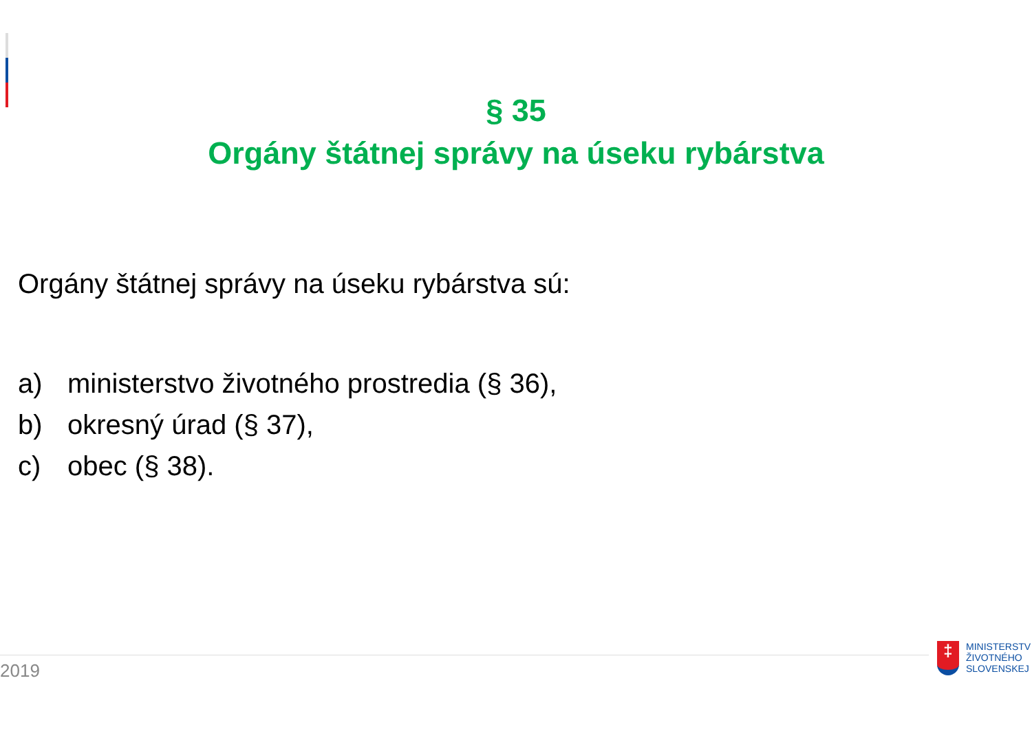§ 35
Orgány štátnej správy na úseku rybárstva
Orgány štátnej správy na úseku rybárstva sú:
a) ministerstvo životného prostredia (§ 36),
b) okresný úrad (§ 37),
c) obec (§ 38).
2019
‡
MINISTERSTV
ŽIVOTNÉHO
SLOVENSKEJ